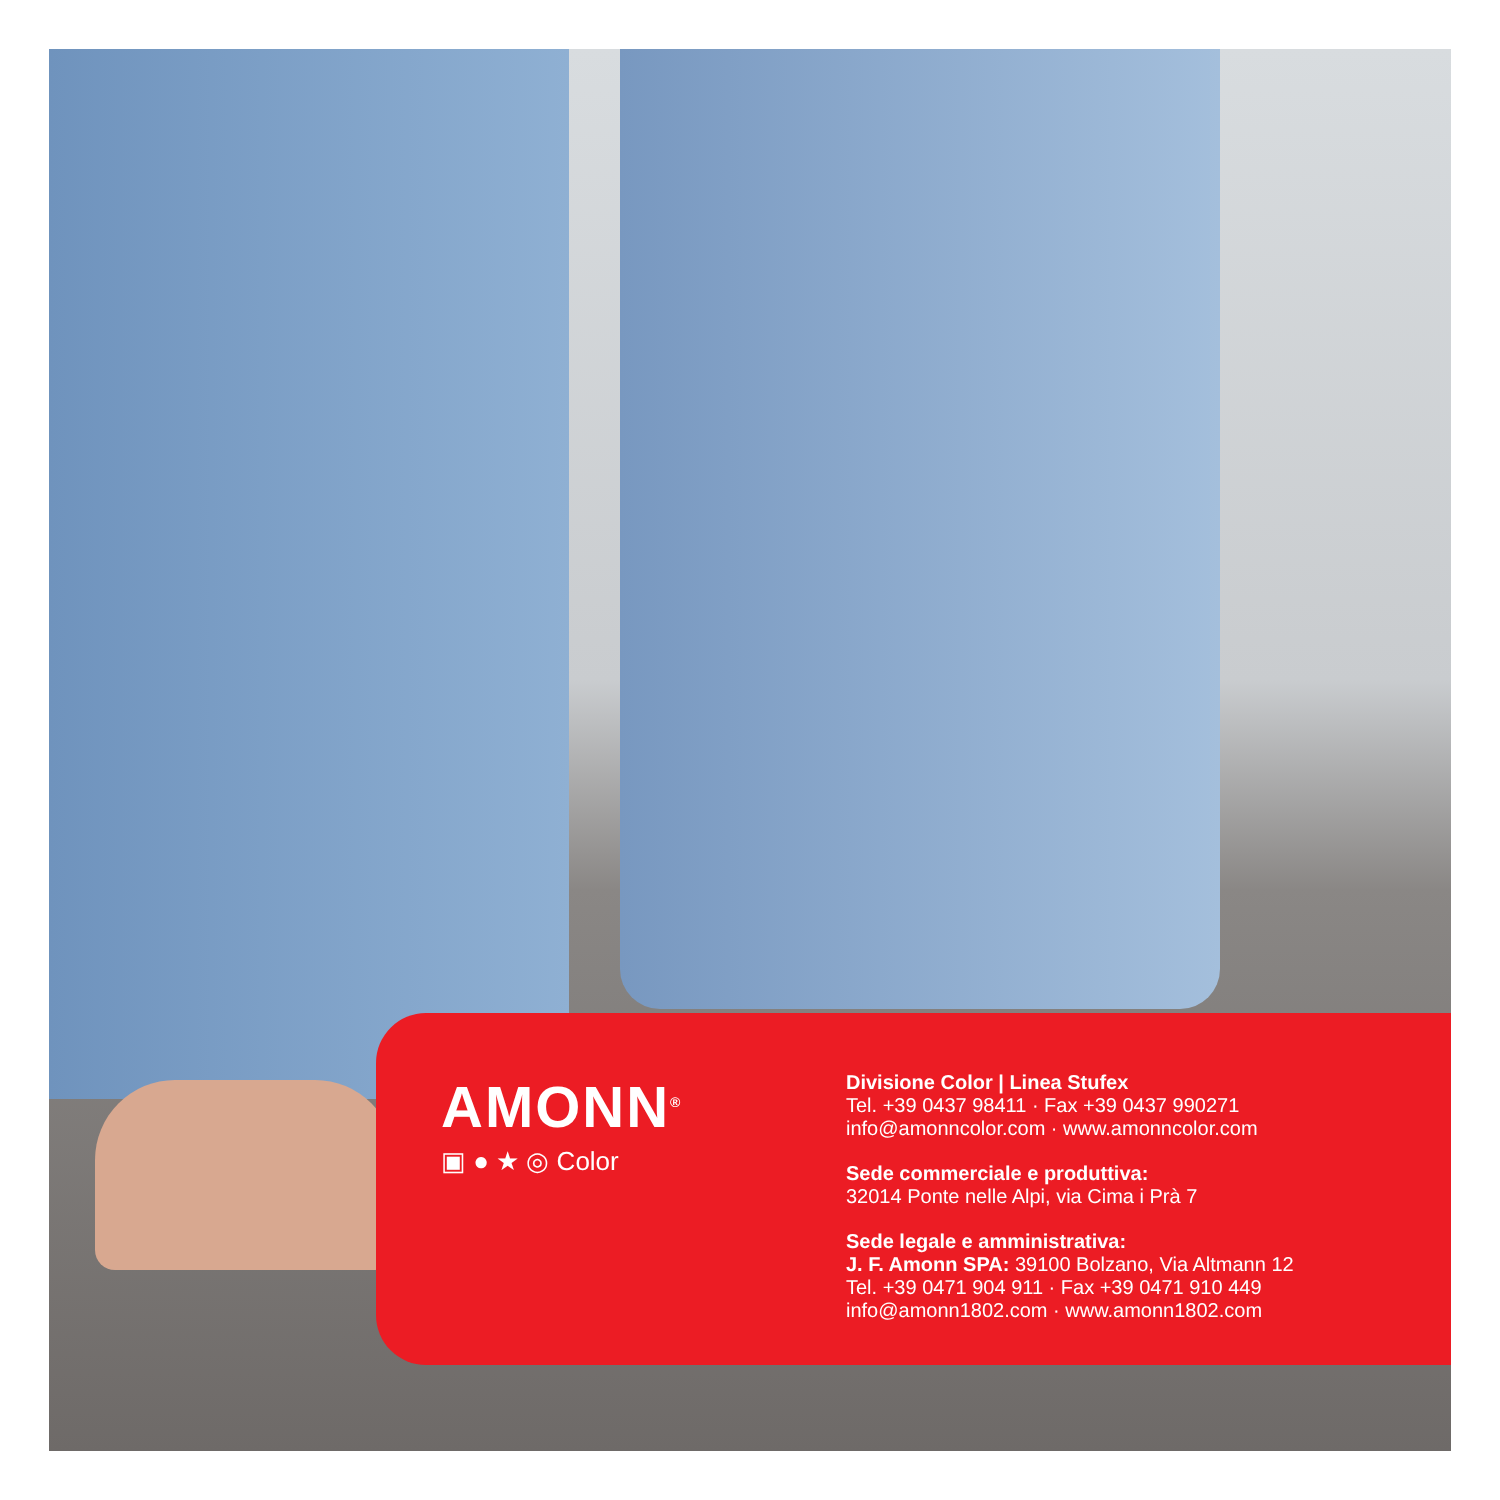AMONN<sup>®</sup>
▣ ● ★ ◎ Color
Divisione Color | Linea Stufex
Tel. +39 0437 98411 · Fax +39 0437 990271
info@amonncolor.com · www.amonncolor.com
Sede commerciale e produttiva:
32014 Ponte nelle Alpi, via Cima i Prà 7
Sede legale e amministrativa:
J. F. Amonn SPA: 39100 Bolzano, Via Altmann 12
Tel. +39 0471 904 911 · Fax +39 0471 910 449
info@amonn1802.com · www.amonn1802.com